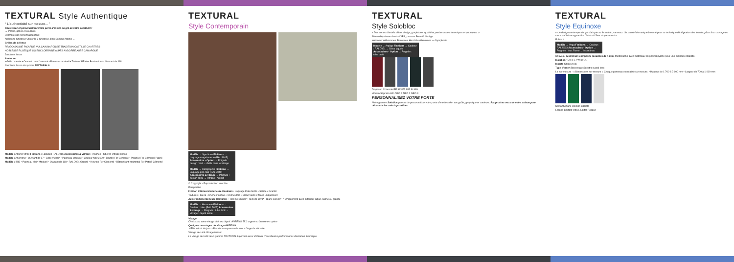TEXTURAL Style Authentique
“ L'authenticité sur mesure... ”
Choisissez et personnalisez votre porte d'entrée au gré de votre créativité !
→ Portes, grilles et couleurs.
Exemples de personnalisations :
Anémone Chicorée Chicorée 2 Chicorée 4 Iris Domino Adonis ...
Grilles de défense
PRADO SAVOIE PICARDIE VULCAIN NARCISSE TRADITION CASTILLE CHARTRES
NOBLESSE RUSTIQUE LISIEUX LORRAINE ALPES ANDORRE AUBE CAMARGUE
Jonctions lisses
Anémone
• Grille : savoie • Ouvrant dans l'ouvrant • Panneau mouluré • Texture SIENA • Bouton inox • Ouvrant de 118
Jonctions lisses des portes TEXTURAL®
Modèle : Adonis vitrée Finitions : Laquage RAL 7016 Accessoires & vitrage : Poignée : tube 04 Vitrage dépoli
Modèle : Anémone • Ouvrant de 97 • Grille Vulcain • Panneau Mouluré • Couleur Noir 2100 • Bouton Fer Cémenté • Poignée Fer Cémenté Patiné
Modèle : IRIS • Panneau plein Mouluré • Ouvrant de 118 • RAL 7024 Granité • Heurtoir Fer Cémenté • Bâton tirant horizontal Fer Patiné Cémenté
TEXTURAL
Style Contemporain
Modèle → Symbiose Finitions → Laquage rouge/marron (RAL 8015) Accessoires - Option → Poignée : design rond → Grille dans le vitrage
Modèle → Calligraphie Finitions → Laquage gris clair (RAL 7040) Accessoires & vitrage → Poignée : design carré → Vitrage : Antélio
© Copyright - Reproduction interdite
Perspective
Finition intérieure/extérieure Couleurs • Laquage toute teinte • Satiné • Granité
Textures • Siena • Chêne irlandais • Chêne doré • Blanc Veiné 2 faces uniquement
Autre finition intérieure (textures) • Teck de Brunei* • Teck de Java* • Blanc cérusé* * Uniquement avec extérieur laqué, satiné ou granité
Modèle → Harmonie Finitions → Couleur : bleu (RAL 5007) Accessoires & vitrage → Poignée : tube droit → Vitrage : dépoli acide
Vitrage
Choisissez votre vitrage clair ou dépoli. ANTELIO 55.2 argent ou bronze en option
Quelques avantages du vitrage ANTELIO
> Effet miroir de jour > Pas de transparence le soir > Gage de sécurité
Vitrage sécurité Vitrage isolant
Le vitrage sécurité de la gamme TEXTURAL® permet aussi d'obtenir d'excellentes performances d'isolation thermique.
TEXTURAL
Style Solobloc
« Des portes d'entrée alliant design, graphisme, qualité et performances thermiques et phoniques »
80mm d'épaisseur Isolant XPS, process Breveté Oméga
Welcome Willkommen Bienvenue Herzlich willkommen — Symphonie
Modèle → Arpège Finitions → Couleur : RAL 7021 → Déco laquée Accessoires - Option → Poignée : tube droit
Diapason Concerto RE 983 FA 985 SI 989
Vibrato Soprano Alto NEO 1 NEO 2 NEO 3
PERSONNALISEZ VOTRE PORTE
Notre gamme Solobloc permet de personnaliser votre porte d'entrée selon vos goûts, graphique et couleurs. Rapprochez vous de votre artisan pour découvrir les coloris possibles.
TEXTURAL
Style Equinoxe
« Un design contemporain qui s'adapte au format du panneau. Un savoir-faire unique breveté pour sa technique d'intégration des inserts grâce à un usinage en creux qui laisse apparaître l'éclat et l'âme du parement »
Pulsar 4
Modèle → Vega Finitions → Couleur : RAL 5003 Accessoires - Option → Poignée : inox Rome → Insert inox
Nouveau Aluminium composite (couches de 4 mm) Multicouche avec matériaux en polypropylène pour une meilleure stabilité.
Isolation • Up ≤ 1.7 W/(m².K)
Inserts Couleur Alu
Type d'insert Bois rouge Spectra cupral Inox
Le sur-mesure · « Dimensions sur-mesure » Chaque panneau est réalisé sur mesure. • Hauteur de 1 700 à 2 100 mm • Largeur de 700 à 1 000 mm
Sextant Ariane Deimos Callisto
Eclipse Sextant vitrée Jupiter Pegase